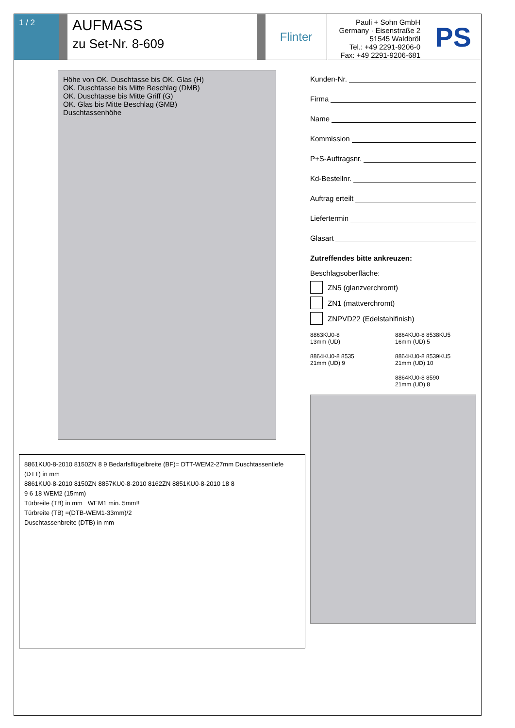1 / 2
AUFMASS
zu Set-Nr. 8-609
Flinter
Pauli + Sohn GmbH
Germany · Eisenstraße 2
51545 Waldbröl
Tel.: +49 2291-9206-0
Fax: +49 2291-9206-681
PS
Höhe von OK. Duschtasse bis OK. Glas (H)
OK. Duschtasse bis Mitte Beschlag (DMB)
OK. Duschtasse bis Mitte Griff (G)
OK. Glas bis Mitte Beschlag (GMB)
Duschtassenhöhe
8861KU0-8-2010 8150ZN 8 9 Bedarfsflügelbreite (BF)= DTT-WEM2-27mm Duschtassentiefe (DTT) in mm
8861KU0-8-2010 8150ZN 8857KU0-8-2010 8162ZN 8851KU0-8-2010 18 8
9 6 18 WEM2 (15mm)
Türbreite (TB) in mm WEM1 min. 5mm!!
Türbreite (TB) =(DTB-WEM1-33mm)/2
Duschtassenbreite (DTB) in mm
Kunden-Nr.
Firma
Name
Kommission
P+S-Auftragsnr.
Kd-Bestellnr.
Auftrag erteilt
Liefertermin
Glasart
Zutreffendes bitte ankreuzen:
Beschlagsoberfläche:
ZN5 (glanzverchromt)
ZN1 (mattverchromt)
ZNPVD22 (Edelstahlfinish)
8863KU0-8
13mm (UD)
8864KU0-8 8538KU5
16mm (UD) 5
8864KU0-8 8535
21mm (UD) 9
8864KU0-8 8539KU5
21mm (UD) 10
8864KU0-8 8590
21mm (UD) 8